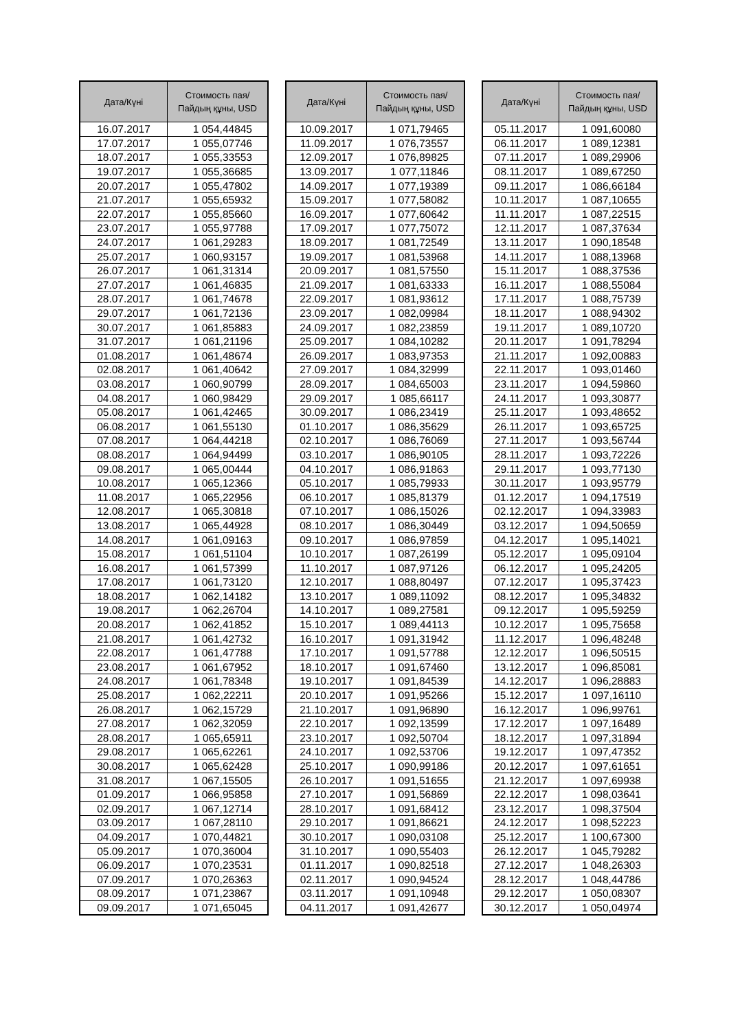| Дата/Күні | Стоимость пая/ Пайдың құны, USD |
| --- | --- |
| 16.07.2017 | 1 054,44845 |
| 17.07.2017 | 1 055,07746 |
| 18.07.2017 | 1 055,33553 |
| 19.07.2017 | 1 055,36685 |
| 20.07.2017 | 1 055,47802 |
| 21.07.2017 | 1 055,65932 |
| 22.07.2017 | 1 055,85660 |
| 23.07.2017 | 1 055,97788 |
| 24.07.2017 | 1 061,29283 |
| 25.07.2017 | 1 060,93157 |
| 26.07.2017 | 1 061,31314 |
| 27.07.2017 | 1 061,46835 |
| 28.07.2017 | 1 061,74678 |
| 29.07.2017 | 1 061,72136 |
| 30.07.2017 | 1 061,85883 |
| 31.07.2017 | 1 061,21196 |
| 01.08.2017 | 1 061,48674 |
| 02.08.2017 | 1 061,40642 |
| 03.08.2017 | 1 060,90799 |
| 04.08.2017 | 1 060,98429 |
| 05.08.2017 | 1 061,42465 |
| 06.08.2017 | 1 061,55130 |
| 07.08.2017 | 1 064,44218 |
| 08.08.2017 | 1 064,94499 |
| 09.08.2017 | 1 065,00444 |
| 10.08.2017 | 1 065,12366 |
| 11.08.2017 | 1 065,22956 |
| 12.08.2017 | 1 065,30818 |
| 13.08.2017 | 1 065,44928 |
| 14.08.2017 | 1 061,09163 |
| 15.08.2017 | 1 061,51104 |
| 16.08.2017 | 1 061,57399 |
| 17.08.2017 | 1 061,73120 |
| 18.08.2017 | 1 062,14182 |
| 19.08.2017 | 1 062,26704 |
| 20.08.2017 | 1 062,41852 |
| 21.08.2017 | 1 061,42732 |
| 22.08.2017 | 1 061,47788 |
| 23.08.2017 | 1 061,67952 |
| 24.08.2017 | 1 061,78348 |
| 25.08.2017 | 1 062,22211 |
| 26.08.2017 | 1 062,15729 |
| 27.08.2017 | 1 062,32059 |
| 28.08.2017 | 1 065,65911 |
| 29.08.2017 | 1 065,62261 |
| 30.08.2017 | 1 065,62428 |
| 31.08.2017 | 1 067,15505 |
| 01.09.2017 | 1 066,95858 |
| 02.09.2017 | 1 067,12714 |
| 03.09.2017 | 1 067,28110 |
| 04.09.2017 | 1 070,44821 |
| 05.09.2017 | 1 070,36004 |
| 06.09.2017 | 1 070,23531 |
| 07.09.2017 | 1 070,26363 |
| 08.09.2017 | 1 071,23867 |
| 09.09.2017 | 1 071,65045 |
| Дата/Күні | Стоимость пая/ Пайдың құны, USD |
| --- | --- |
| 10.09.2017 | 1 071,79465 |
| 11.09.2017 | 1 076,73557 |
| 12.09.2017 | 1 076,89825 |
| 13.09.2017 | 1 077,11846 |
| 14.09.2017 | 1 077,19389 |
| 15.09.2017 | 1 077,58082 |
| 16.09.2017 | 1 077,60642 |
| 17.09.2017 | 1 077,75072 |
| 18.09.2017 | 1 081,72549 |
| 19.09.2017 | 1 081,53968 |
| 20.09.2017 | 1 081,57550 |
| 21.09.2017 | 1 081,63333 |
| 22.09.2017 | 1 081,93612 |
| 23.09.2017 | 1 082,09984 |
| 24.09.2017 | 1 082,23859 |
| 25.09.2017 | 1 084,10282 |
| 26.09.2017 | 1 083,97353 |
| 27.09.2017 | 1 084,32999 |
| 28.09.2017 | 1 084,65003 |
| 29.09.2017 | 1 085,66117 |
| 30.09.2017 | 1 086,23419 |
| 01.10.2017 | 1 086,35629 |
| 02.10.2017 | 1 086,76069 |
| 03.10.2017 | 1 086,90105 |
| 04.10.2017 | 1 086,91863 |
| 05.10.2017 | 1 085,79933 |
| 06.10.2017 | 1 085,81379 |
| 07.10.2017 | 1 086,15026 |
| 08.10.2017 | 1 086,30449 |
| 09.10.2017 | 1 086,97859 |
| 10.10.2017 | 1 087,26199 |
| 11.10.2017 | 1 087,97126 |
| 12.10.2017 | 1 088,80497 |
| 13.10.2017 | 1 089,11092 |
| 14.10.2017 | 1 089,27581 |
| 15.10.2017 | 1 089,44113 |
| 16.10.2017 | 1 091,31942 |
| 17.10.2017 | 1 091,57788 |
| 18.10.2017 | 1 091,67460 |
| 19.10.2017 | 1 091,84539 |
| 20.10.2017 | 1 091,95266 |
| 21.10.2017 | 1 091,96890 |
| 22.10.2017 | 1 092,13599 |
| 23.10.2017 | 1 092,50704 |
| 24.10.2017 | 1 092,53706 |
| 25.10.2017 | 1 090,99186 |
| 26.10.2017 | 1 091,51655 |
| 27.10.2017 | 1 091,56869 |
| 28.10.2017 | 1 091,68412 |
| 29.10.2017 | 1 091,86621 |
| 30.10.2017 | 1 090,03108 |
| 31.10.2017 | 1 090,55403 |
| 01.11.2017 | 1 090,82518 |
| 02.11.2017 | 1 090,94524 |
| 03.11.2017 | 1 091,10948 |
| 04.11.2017 | 1 091,42677 |
| Дата/Күні | Стоимость пая/ Пайдың құны, USD |
| --- | --- |
| 05.11.2017 | 1 091,60080 |
| 06.11.2017 | 1 089,12381 |
| 07.11.2017 | 1 089,29906 |
| 08.11.2017 | 1 089,67250 |
| 09.11.2017 | 1 086,66184 |
| 10.11.2017 | 1 087,10655 |
| 11.11.2017 | 1 087,22515 |
| 12.11.2017 | 1 087,37634 |
| 13.11.2017 | 1 090,18548 |
| 14.11.2017 | 1 088,13968 |
| 15.11.2017 | 1 088,37536 |
| 16.11.2017 | 1 088,55084 |
| 17.11.2017 | 1 088,75739 |
| 18.11.2017 | 1 088,94302 |
| 19.11.2017 | 1 089,10720 |
| 20.11.2017 | 1 091,78294 |
| 21.11.2017 | 1 092,00883 |
| 22.11.2017 | 1 093,01460 |
| 23.11.2017 | 1 094,59860 |
| 24.11.2017 | 1 093,30877 |
| 25.11.2017 | 1 093,48652 |
| 26.11.2017 | 1 093,65725 |
| 27.11.2017 | 1 093,56744 |
| 28.11.2017 | 1 093,72226 |
| 29.11.2017 | 1 093,77130 |
| 30.11.2017 | 1 093,95779 |
| 01.12.2017 | 1 094,17519 |
| 02.12.2017 | 1 094,33983 |
| 03.12.2017 | 1 094,50659 |
| 04.12.2017 | 1 095,14021 |
| 05.12.2017 | 1 095,09104 |
| 06.12.2017 | 1 095,24205 |
| 07.12.2017 | 1 095,37423 |
| 08.12.2017 | 1 095,34832 |
| 09.12.2017 | 1 095,59259 |
| 10.12.2017 | 1 095,75658 |
| 11.12.2017 | 1 096,48248 |
| 12.12.2017 | 1 096,50515 |
| 13.12.2017 | 1 096,85081 |
| 14.12.2017 | 1 096,28883 |
| 15.12.2017 | 1 097,16110 |
| 16.12.2017 | 1 096,99761 |
| 17.12.2017 | 1 097,16489 |
| 18.12.2017 | 1 097,31894 |
| 19.12.2017 | 1 097,47352 |
| 20.12.2017 | 1 097,61651 |
| 21.12.2017 | 1 097,69938 |
| 22.12.2017 | 1 098,03641 |
| 23.12.2017 | 1 098,37504 |
| 24.12.2017 | 1 098,52223 |
| 25.12.2017 | 1 100,67300 |
| 26.12.2017 | 1 045,79282 |
| 27.12.2017 | 1 048,26303 |
| 28.12.2017 | 1 048,44786 |
| 29.12.2017 | 1 050,08307 |
| 30.12.2017 | 1 050,04974 |